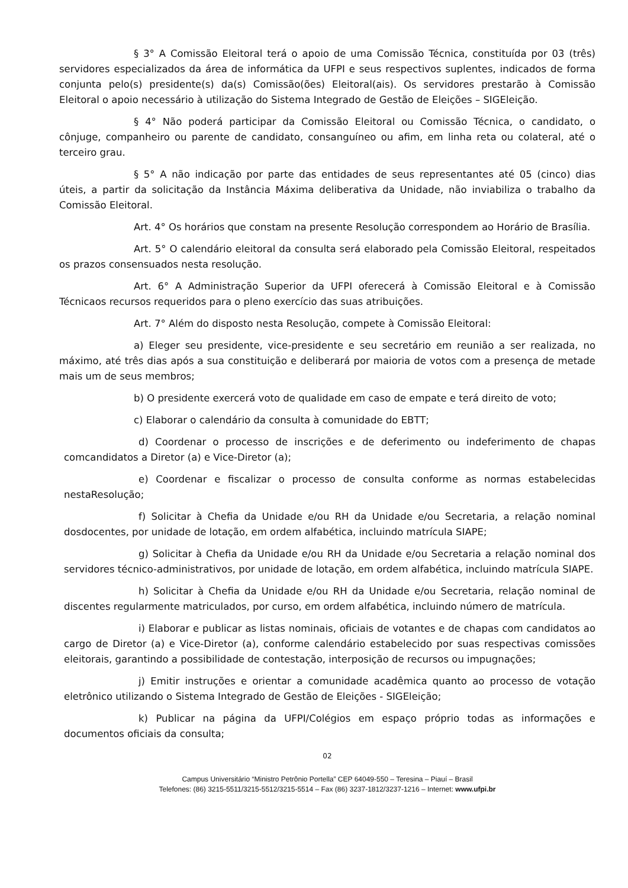§ 3° A Comissão Eleitoral terá o apoio de uma Comissão Técnica, constituída por 03 (três) servidores especializados da área de informática da UFPI e seus respectivos suplentes, indicados de forma conjunta pelo(s) presidente(s) da(s) Comissão(ões) Eleitoral(ais). Os servidores prestarão à Comissão Eleitoral o apoio necessário à utilização do Sistema Integrado de Gestão de Eleições – SIGEleição.
§ 4° Não poderá participar da Comissão Eleitoral ou Comissão Técnica, o candidato, o cônjuge, companheiro ou parente de candidato, consanguíneo ou afim, em linha reta ou colateral, até o terceiro grau.
§ 5° A não indicação por parte das entidades de seus representantes até 05 (cinco) dias úteis, a partir da solicitação da Instância Máxima deliberativa da Unidade, não inviabiliza o trabalho da Comissão Eleitoral.
Art. 4° Os horários que constam na presente Resolução correspondem ao Horário de Brasília.
Art. 5° O calendário eleitoral da consulta será elaborado pela Comissão Eleitoral, respeitados os prazos consensuados nesta resolução.
Art. 6° A Administração Superior da UFPI oferecerá à Comissão Eleitoral e à Comissão Técnicaos recursos requeridos para o pleno exercício das suas atribuições.
Art. 7° Além do disposto nesta Resolução, compete à Comissão Eleitoral:
a) Eleger seu presidente, vice-presidente e seu secretário em reunião a ser realizada, no máximo, até três dias após a sua constituição e deliberará por maioria de votos com a presença de metade mais um de seus membros;
b) O presidente exercerá voto de qualidade em caso de empate e terá direito de voto;
c) Elaborar o calendário da consulta à comunidade do EBTT;
d) Coordenar o processo de inscrições e de deferimento ou indeferimento de chapas comcandidatos a Diretor (a) e Vice-Diretor (a);
e) Coordenar e fiscalizar o processo de consulta conforme as normas estabelecidas nestaResolução;
f) Solicitar à Chefia da Unidade e/ou RH da Unidade e/ou Secretaria, a relação nominal dosdocentes, por unidade de lotação, em ordem alfabética, incluindo matrícula SIAPE;
g) Solicitar à Chefia da Unidade e/ou RH da Unidade e/ou Secretaria a relação nominal dos servidores técnico-administrativos, por unidade de lotação, em ordem alfabética, incluindo matrícula SIAPE.
h) Solicitar à Chefia da Unidade e/ou RH da Unidade e/ou Secretaria, relação nominal de discentes regularmente matriculados, por curso, em ordem alfabética, incluindo número de matrícula.
i) Elaborar e publicar as listas nominais, oficiais de votantes e de chapas com candidatos ao cargo de Diretor (a) e Vice-Diretor (a), conforme calendário estabelecido por suas respectivas comissões eleitorais, garantindo a possibilidade de contestação, interposição de recursos ou impugnações;
j) Emitir instruções e orientar a comunidade acadêmica quanto ao processo de votação eletrônico utilizando o Sistema Integrado de Gestão de Eleições - SIGEleição;
k) Publicar na página da UFPI/Colégios em espaço próprio todas as informações e documentos oficiais da consulta;
02
Campus Universitário “Ministro Petrônio Portella” CEP 64049-550 – Teresina – Piauí – Brasil
Telefones: (86) 3215-5511/3215-5512/3215-5514 – Fax (86) 3237-1812/3237-1216 – Internet: www.ufpi.br